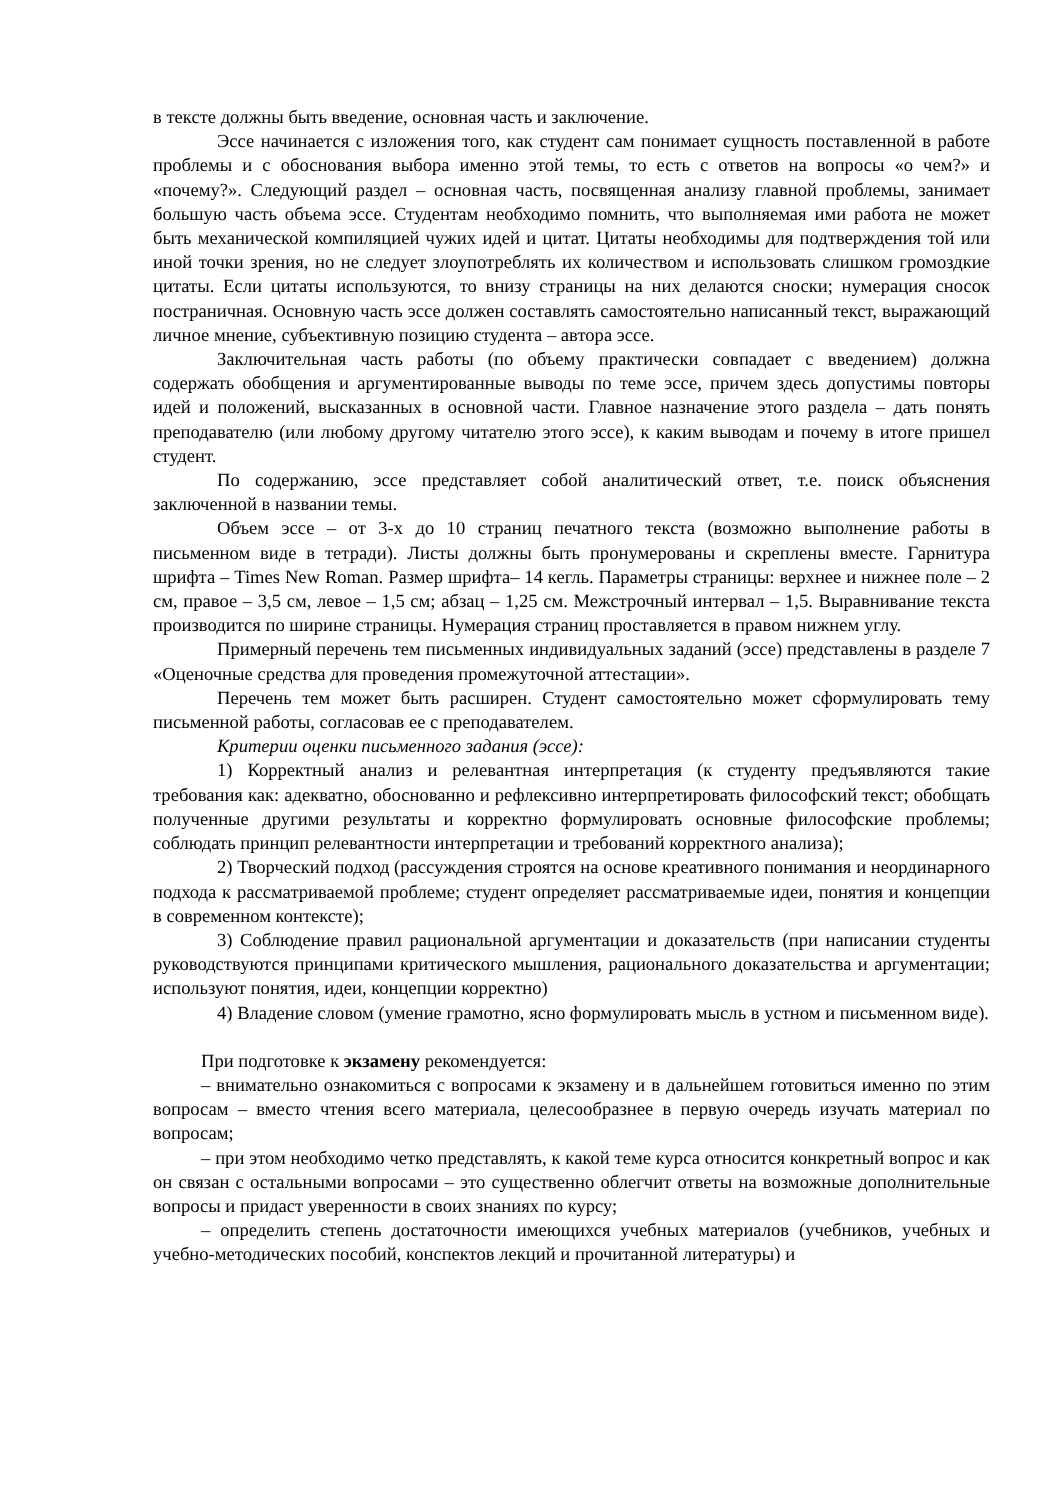в тексте должны быть введение, основная часть и заключение.
Эссе начинается с изложения того, как студент сам понимает сущность поставленной в работе проблемы и с обоснования выбора именно этой темы, то есть с ответов на вопросы «о чем?» и «почему?». Следующий раздел – основная часть, посвященная анализу главной проблемы, занимает большую часть объема эссе. Студентам необходимо помнить, что выполняемая ими работа не может быть механической компиляцией чужих идей и цитат. Цитаты необходимы для подтверждения той или иной точки зрения, но не следует злоупотреблять их количеством и использовать слишком громоздкие цитаты. Если цитаты используются, то внизу страницы на них делаются сноски; нумерация сносок постраничная. Основную часть эссе должен составлять самостоятельно написанный текст, выражающий личное мнение, субъективную позицию студента – автора эссе.
Заключительная часть работы (по объему практически совпадает с введением) должна содержать обобщения и аргументированные выводы по теме эссе, причем здесь допустимы повторы идей и положений, высказанных в основной части. Главное назначение этого раздела – дать понять преподавателю (или любому другому читателю этого эссе), к каким выводам и почему в итоге пришел студент.
По содержанию, эссе представляет собой аналитический ответ, т.е. поиск объяснения заключенной в названии темы.
Объем эссе – от 3-х до 10 страниц печатного текста (возможно выполнение работы в письменном виде в тетради). Листы должны быть пронумерованы и скреплены вместе. Гарнитура шрифта – Times New Roman. Размер шрифта– 14 кегль. Параметры страницы: верхнее и нижнее поле – 2 см, правое – 3,5 см, левое – 1,5 см; абзац – 1,25 см. Межстрочный интервал – 1,5. Выравнивание текста производится по ширине страницы. Нумерация страниц проставляется в правом нижнем углу.
Примерный перечень тем письменных индивидуальных заданий (эссе) представлены в разделе 7 «Оценочные средства для проведения промежуточной аттестации».
Перечень тем может быть расширен. Студент самостоятельно может сформулировать тему письменной работы, согласовав ее с преподавателем.
Критерии оценки письменного задания (эссе):
1) Корректный анализ и релевантная интерпретация (к студенту предъявляются такие требования как: адекватно, обоснованно и рефлексивно интерпретировать философский текст; обобщать полученные другими результаты и корректно формулировать основные философские проблемы; соблюдать принцип релевантности интерпретации и требований корректного анализа);
2) Творческий подход (рассуждения строятся на основе креативного понимания и неординарного подхода к рассматриваемой проблеме; студент определяет рассматриваемые идеи, понятия и концепции в современном контексте);
3) Соблюдение правил рациональной аргументации и доказательств (при написании студенты руководствуются принципами критического мышления, рационального доказательства и аргументации; используют понятия, идеи, концепции корректно)
4) Владение словом (умение грамотно, ясно формулировать мысль в устном и письменном виде).
При подготовке к экзамену рекомендуется:
– внимательно ознакомиться с вопросами к экзамену и в дальнейшем готовиться именно по этим вопросам – вместо чтения всего материала, целесообразнее в первую очередь изучать материал по вопросам;
– при этом необходимо четко представлять, к какой теме курса относится конкретный вопрос и как он связан с остальными вопросами – это существенно облегчит ответы на возможные дополнительные вопросы и придаст уверенности в своих знаниях по курсу;
– определить степень достаточности имеющихся учебных материалов (учебников, учебных и учебно-методических пособий, конспектов лекций и прочитанной литературы) и